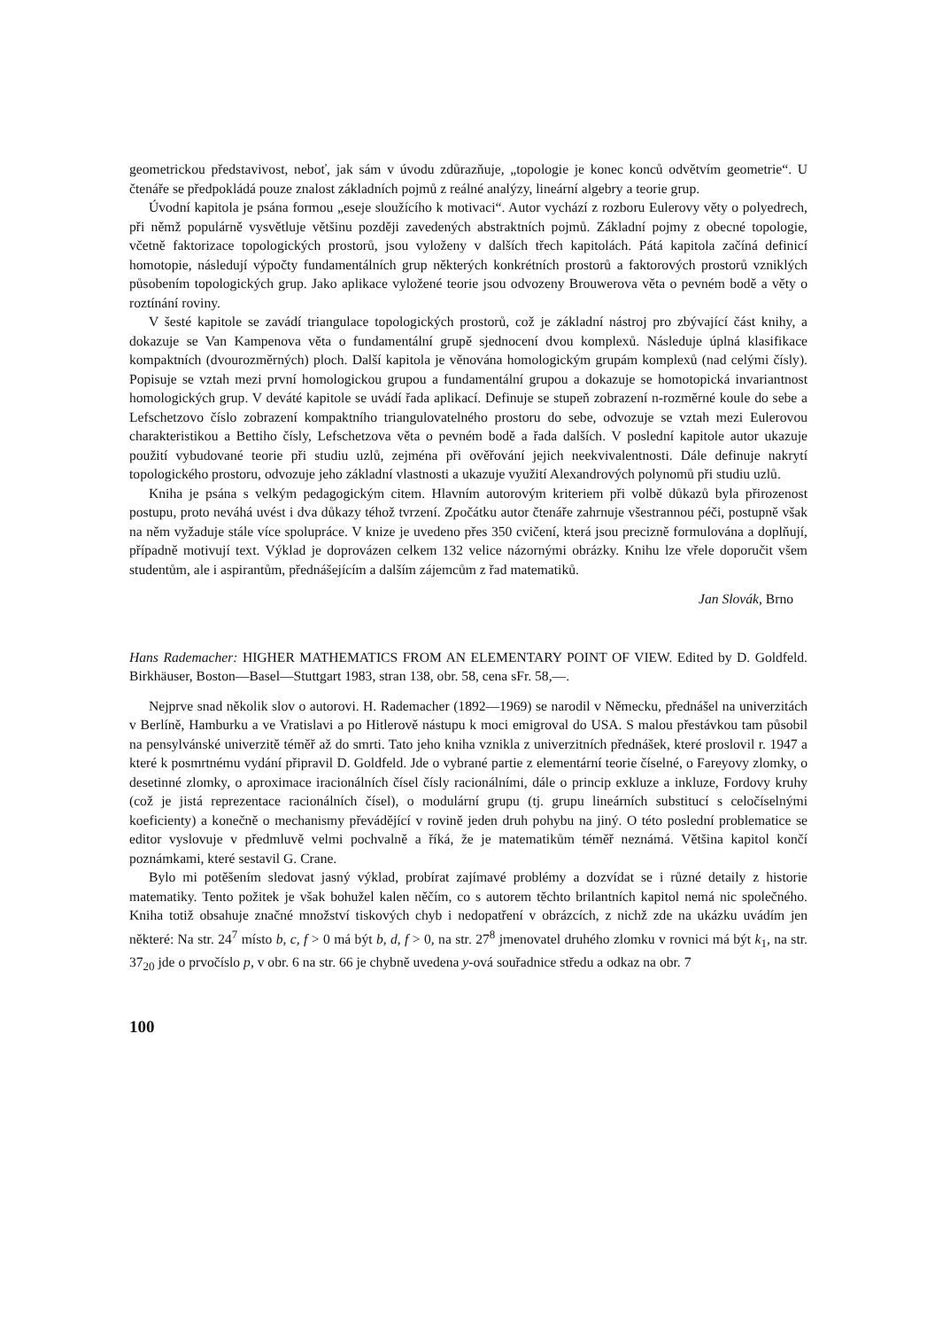geometrickou představivost, neboť, jak sám v úvodu zdůrazňuje, „topologie je konec konců odvětvím geometrie“. U čtenáře se předpokládá pouze znalost základních pojmů z reálné analýzy, lineární algebry a teorie grup.
Úvodní kapitola je psána formou „eseje sloužícího k motivaci“. Autor vychází z rozboru Eulerovy věty o polyedrech, při němž populárně vysvětluje většinu později zavedených abstraktních pojmů. Základní pojmy z obecné topologie, včetně faktorizace topologických prostorů, jsou vyloženy v dalších třech kapitolách. Pátá kapitola začíná definicí homotopie, následují výpočty fundamentálních grup některých konkrétních prostorů a faktorových prostorů vzniklých působením topologických grup. Jako aplikace vyložené teorie jsou odvozeny Brouwerova věta o pevném bodě a věty o roztínání roviny.
V šesté kapitole se zavádí triangulace topologických prostorů, což je základní nástroj pro zbývající část knihy, a dokazuje se Van Kampenova věta o fundamentální grupě sjednocení dvou komplexů. Následuje úplná klasifikace kompaktních (dvourozměrných) ploch. Další kapitola je věnována homologickým grupám komplexů (nad celými čísly). Popisuje se vztah mezi první homologickou grupou a fundamentální grupou a dokazuje se homotopická invariantnost homologických grup. V deváté kapitole se uvádí řada aplikací. Definuje se stupeň zobrazení n-rozměrné koule do sebe a Lefschetzovo číslo zobrazení kompaktního triangulovatelného prostoru do sebe, odvozuje se vztah mezi Eulerovou charakteristikou a Bettiho čísly, Lefschetzova věta o pevném bodě a řada dalších. V poslední kapitole autor ukazuje použití vybudované teorie při studiu uzlů, zejména při ověřování jejich neekvivalentnosti. Dále definuje nakrytí topologického prostoru, odvozuje jeho základní vlastnosti a ukazuje využití Alexandrových polynomů při studiu uzlů.
Kniha je psána s velkým pedagogickým citem. Hlavním autorovým kriteriem při volbě důkazů byla přirozenost postupu, proto neváhá uvést i dva důkazy téhož tvrzení. Zpočátku autor čtenáře zahrnuje všestrannou péči, postupně však na něm vyžaduje stále více spolupráce. V knize je uvedeno přes 350 cvičení, která jsou precizně formulována a doplňují, případně motivují text. Výklad je doprovázen celkem 132 velice názornými obrázky. Knihu lze vřele doporučit všem studentům, ale i aspirantům, přednášejícím a dalším zájemcům z řad matematiků.
Jan Slovák, Brno
Hans Rademacher: HIGHER MATHEMATICS FROM AN ELEMENTARY POINT OF VIEW. Edited by D. Goldfeld. Birkhäuser, Boston—Basel—Stuttgart 1983, stran 138, obr. 58, cena sFr. 58,—.
Nejprve snad několik slov o autorovi. H. Rademacher (1892—1969) se narodil v Německu, přednášel na univerzitách v Berlíně, Hamburku a ve Vratislavi a po Hitlerově nástupu k moci emigroval do USA. S malou přestávkou tam působil na pensylvánské univerzitě téměř až do smrti. Tato jeho kniha vznikla z univerzitních přednášek, které proslovil r. 1947 a které k posmrtnému vydání připravil D. Goldfeld. Jde o vybrané partie z elementární teorie číselné, o Fareyovy zlomky, o desetinné zlomky, o aproximace iracionálních čísel čísly racionálními, dále o princip exkluze a inkluze, Fordovy kruhy (což je jistá reprezentace racionálních čísel), o modulární grupu (tj. grupu lineárních substitucí s celočíselnými koeficienty) a konečně o mechanismy převádějící v rovině jeden druh pohybu na jiný. O této poslední problematice se editor vyslovuje v předmluvě velmi pochvalně a říká, že je matematikům téměř neznámá. Většina kapitol končí poznámkami, které sestavil G. Crane.
Bylo mi potěšením sledovat jasný výklad, probírat zajímavé problémy a dozvídat se i různé detaily z historie matematiky. Tento požitek je však bohužel kalen něčím, co s autorem těchto brilantních kapitol nemá nic společného. Kniha totiž obsahuje značné množství tiskových chyb i nedopatření v obrázcích, z nichž zde na ukázku uvádím jen některé: Na str. 24<sup>7</sup> místo b, c, f > 0 má být b, d, f > 0, na str. 27<sup>8</sup> jmenovatel druhého zlomku v rovnici má být k<sub>1</sub>, na str. 37<sub>20</sub> jde o prvočíslo p, v obr. 6 na str. 66 je chybně uvedena y-ová souřadnice středu a odkaz na obr. 7
100